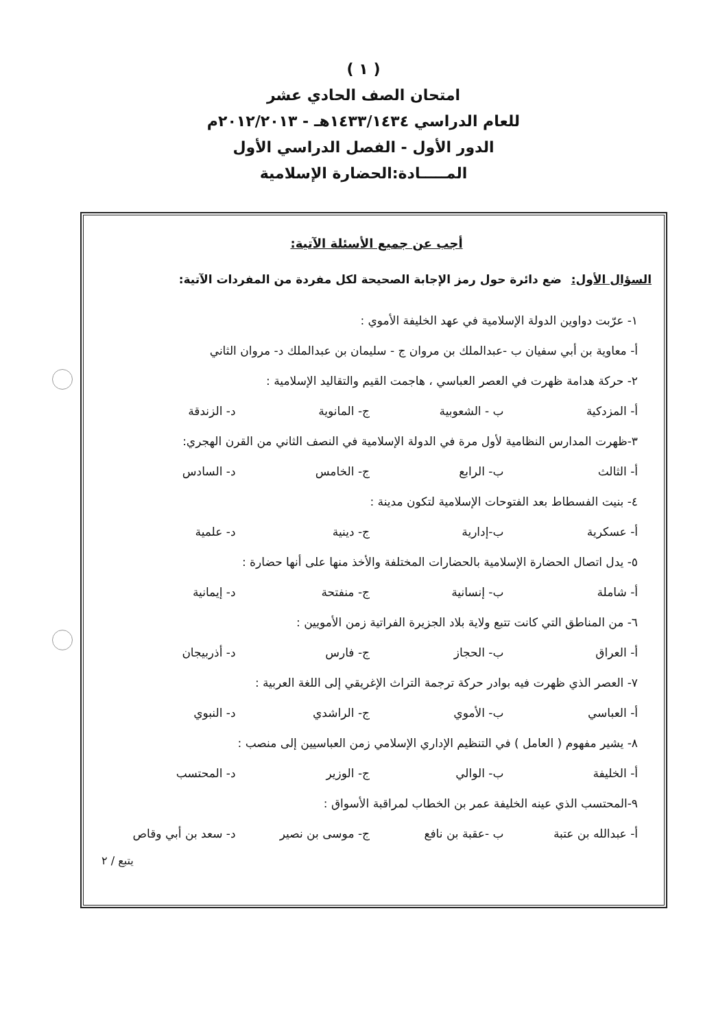( ١ )
امتحان الصف الحادي عشر
للعام الدراسي ١٤٣٣/١٤٣٤هـ - ٢٠١٢/٢٠١٣م
الدور الأول - الفصل الدراسي الأول
المـــــادة:الحضارة الإسلامية
أجب عن جميع الأسئلة الآتية:
السؤال الأول: ضع دائرة حول رمز الإجابة الصحيحة لكل مفردة من المفردات الآتية:
١- عرّبت دواوين الدولة الإسلامية في عهد الخليفة الأموي :
أ- معاوية بن أبي سفيان ب -عبدالملك بن مروان ج - سليمان بن عبدالملك د- مروان الثاني
٢- حركة هدامة ظهرت في العصر العباسي ، هاجمت القيم والتقاليد الإسلامية :
أ- المزدكية ب - الشعوبية ج- المانوية د- الزندقة
٣-ظهرت المدارس النظامية لأول مرة في الدولة الإسلامية في النصف الثاني من القرن الهجري:
أ- الثالث ب- الرابع ج- الخامس د- السادس
٤- بنيت الفسطاط بعد الفتوحات الإسلامية لتكون مدينة :
أ- عسكرية ب-إدارية ج- دينية د- علمية
٥- يدل اتصال الحضارة الإسلامية بالحضارات المختلفة والأخذ منها على أنها حضارة :
أ- شاملة ب- إنسانية ج- منفتحة د- إيمانية
٦- من المناطق التي كانت تتبع ولاية بلاد الجزيرة الفراتية زمن الأمويين :
أ- العراق ب- الحجاز ج- فارس د- أذربيجان
٧- العصر الذي ظهرت فيه بوادر حركة ترجمة التراث الإغريقي إلى اللغة العربية :
أ- العباسي ب- الأموي ج- الراشدي د- النبوي
٨- يشير مفهوم ( العامل ) في التنظيم الإداري الإسلامي زمن العباسيين إلى منصب :
أ- الخليفة ب- الوالي ج- الوزير د- المحتسب
٩-المحتسب الذي عينه الخليفة عمر بن الخطاب لمراقبة الأسواق :
أ- عبدالله بن عتبة ب -عقبة بن نافع ج- موسى بن نصير د- سعد بن أبي وقاص
يتبع / ٢